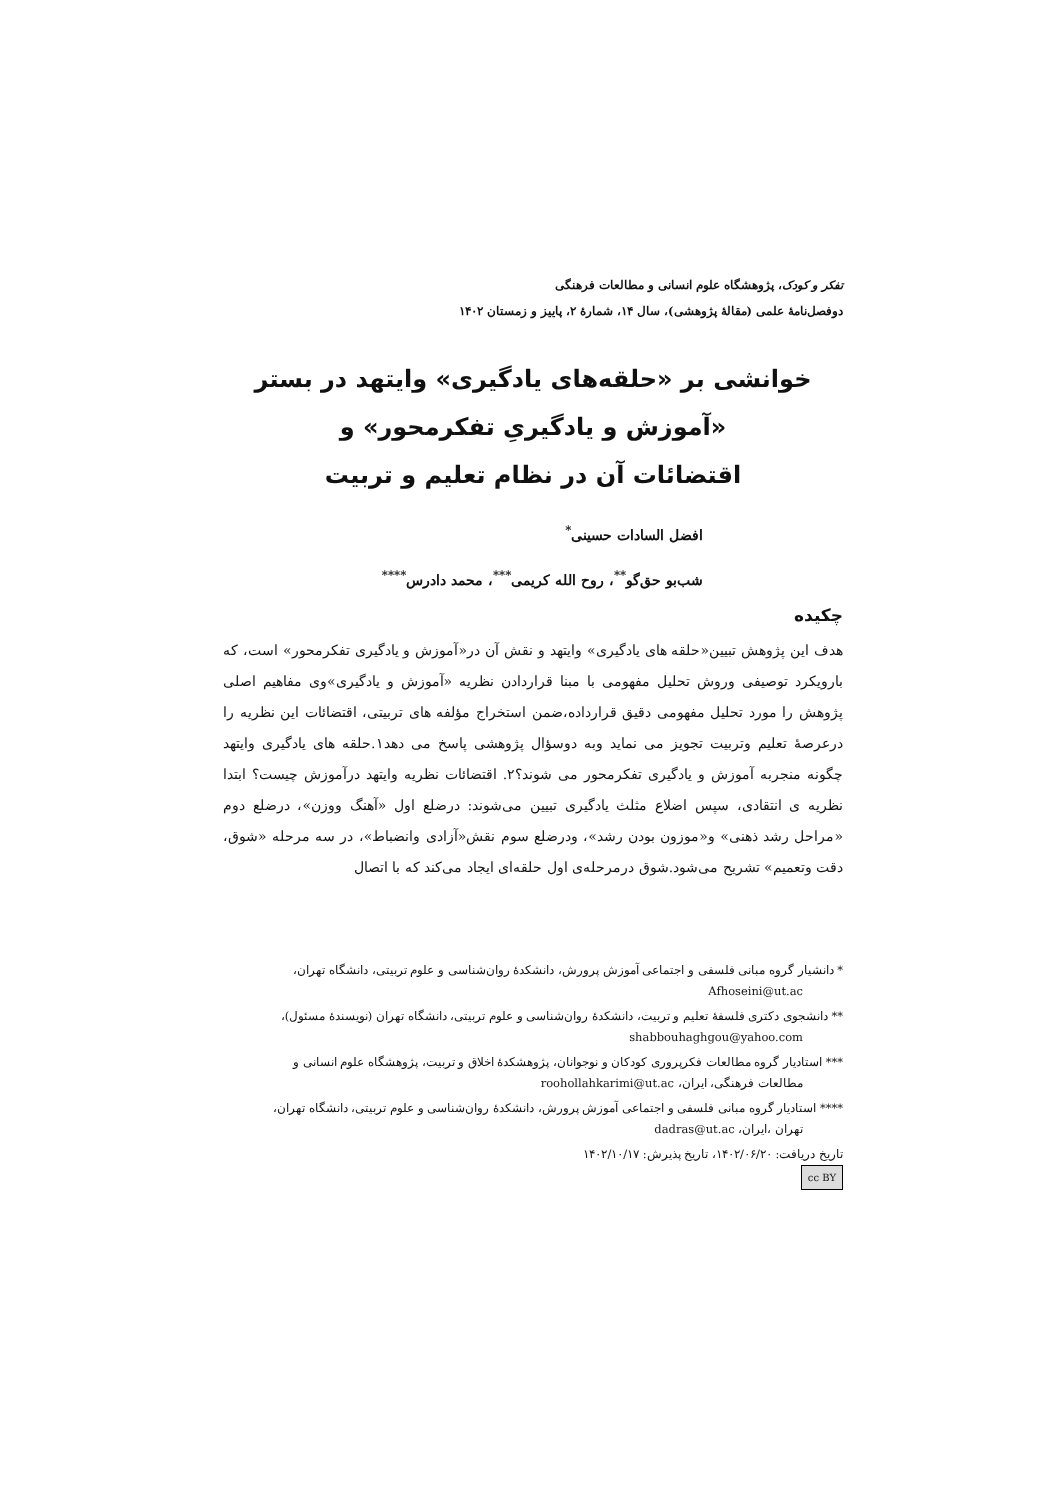تفکر و کودک، پژوهشگاه علوم انسانی و مطالعات فرهنگی
دوفصل‌نامهٔ علمی (مقالهٔ پژوهشی)، سال ۱۴، شمارهٔ ۲، پاییز و زمستان ۱۴۰۲
خوانشی بر «حلقه‌های یادگیری» وایتهد در بستر
«آموزش و یادگیریِ تفکرمحور» و
اقتضائات آن در نظام تعلیم و تربیت
افضل السادات حسینی<sup>*</sup>
شب‌بو حق‌گو<sup>**</sup>، روح الله کریمی<sup>***</sup>، محمد دادرس<sup>****</sup>
چکیده
هدف این پژوهش تبیین«حلقه های یادگیری» وایتهد و نقش آن در«آموزش و یادگیری تفکرمحور» است، که بارویکرد توصیفی وروش تحلیل مفهومی با مبنا قراردادن نظریه «آموزش و یادگیری»وی مفاهیم اصلی پژوهش را مورد تحلیل مفهومی دقیق قرارداده،ضمن استخراج مؤلفه های تربیتی، اقتضائات این نظریه را درعرصهٔ تعلیم وتربیت تجویز می نماید وبه دوسؤال پژوهشی پاسخ می دهد۱.حلقه های یادگیری وایتهد چگونه منجربه آموزش و یادگیری تفکرمحور می شوند؟۲. اقتضائات نظریه وایتهد درآموزش چیست؟ ابتدا نظریه ی انتقادی، سپس اضلاع مثلث یادگیری تبیین می‌شوند: درضلع اول «آهنگ ووزن»، درضلع دوم «مراحل رشد ذهنی» و«موزون بودن رشد»، ودرضلع سوم نقش«آزادی وانضباط»، در سه مرحله «شوق، دقت وتعمیم» تشریح می‌شود.شوق درمرحله‌ی اول حلقه‌ای ایجاد می‌کند که با اتصال
* دانشیار گروه مبانی فلسفی و اجتماعی آموزش پرورش، دانشکدهٔ روان‌شناسی و علوم تربیتی، دانشگاه تهران،
Afhoseini@ut.ac
** دانشجوی دکتری فلسفهٔ تعلیم و تربیت، دانشکدهٔ روان‌شناسی و علوم تربیتی، دانشگاه تهران (نویسندهٔ مسئول)،
shabbouhaghgou@yahoo.com
*** استادیار گروه مطالعات فکرپروری کودکان و نوجوانان، پژوهشکدهٔ اخلاق و تربیت، پژوهشگاه علوم انسانی و
مطالعات فرهنگی، ایران، roohollahkarimi@ut.ac
**** استادیار گروه مبانی فلسفی و اجتماعی آموزش پرورش، دانشکدهٔ روان‌شناسی و علوم تربیتی، دانشگاه تهران،
تهران ،ایران، dadras@ut.ac
تاریخ دریافت: ۱۴۰۲/۰۶/۲۰، تاریخ پذیرش: ۱۴۰۲/۱۰/۱۷
cc BY